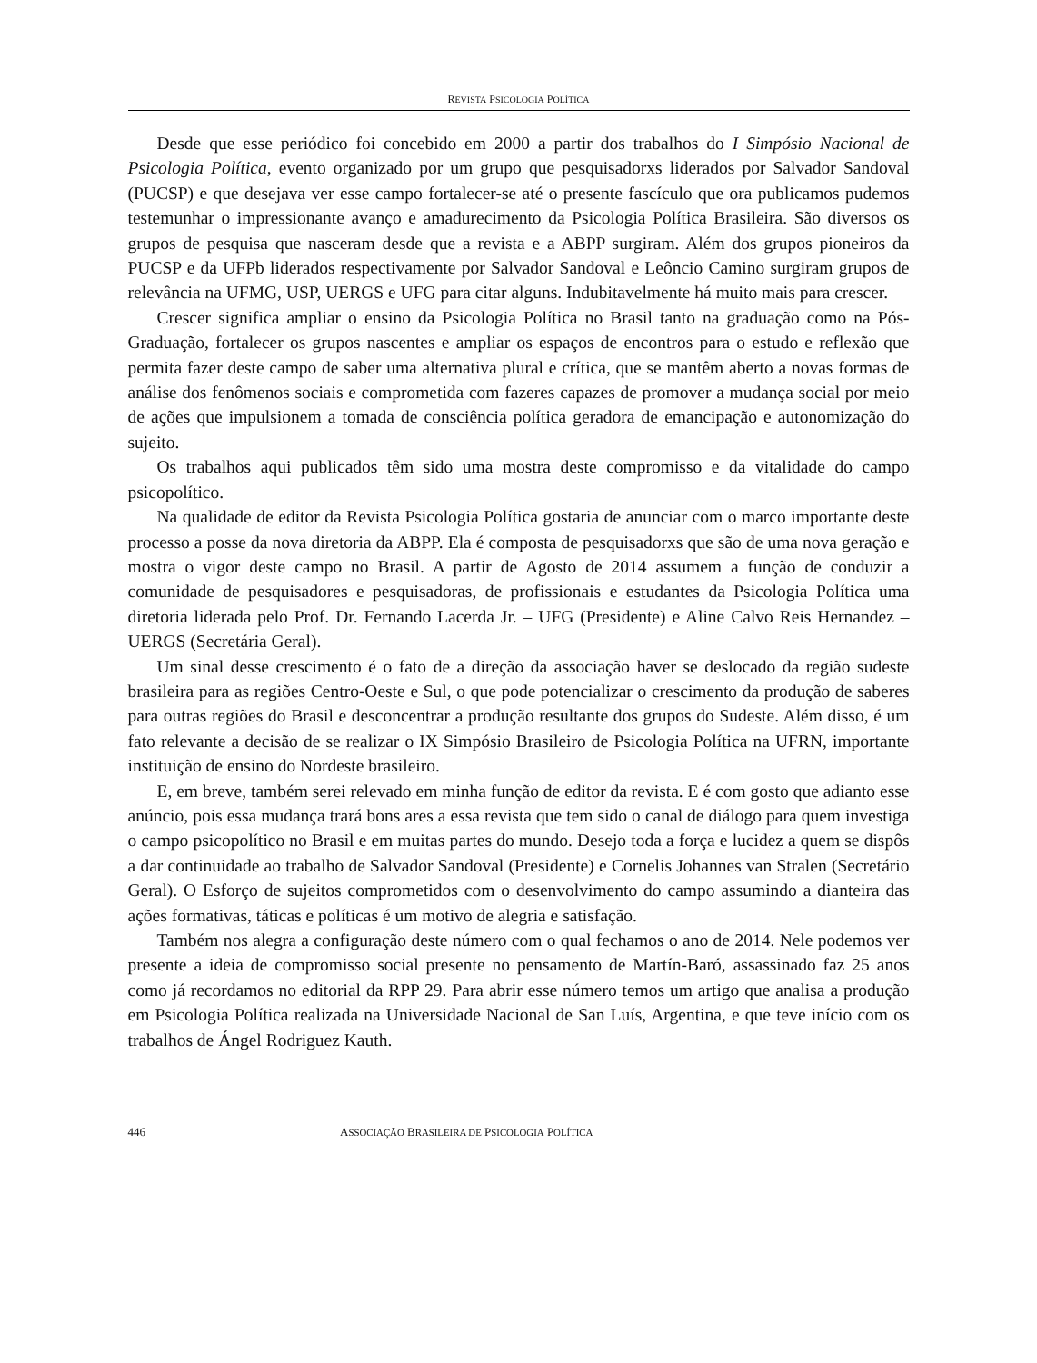REVISTA PSICOLOGIA POLÍTICA
Desde que esse periódico foi concebido em 2000 a partir dos trabalhos do I Simpósio Nacional de Psicologia Política, evento organizado por um grupo que pesquisadorxs liderados por Salvador Sandoval (PUCSP) e que desejava ver esse campo fortalecer-se até o presente fascículo que ora publicamos pudemos testemunhar o impressionante avanço e amadurecimento da Psicologia Política Brasileira. São diversos os grupos de pesquisa que nasceram desde que a revista e a ABPP surgiram. Além dos grupos pioneiros da PUCSP e da UFPb liderados respectivamente por Salvador Sandoval e Leôncio Camino surgiram grupos de relevância na UFMG, USP, UERGS e UFG para citar alguns. Indubitavelmente há muito mais para crescer.
Crescer significa ampliar o ensino da Psicologia Política no Brasil tanto na graduação como na Pós-Graduação, fortalecer os grupos nascentes e ampliar os espaços de encontros para o estudo e reflexão que permita fazer deste campo de saber uma alternativa plural e crítica, que se mantêm aberto a novas formas de análise dos fenômenos sociais e comprometida com fazeres capazes de promover a mudança social por meio de ações que impulsionem a tomada de consciência política geradora de emancipação e autonomização do sujeito.
Os trabalhos aqui publicados têm sido uma mostra deste compromisso e da vitalidade do campo psicopolítico.
Na qualidade de editor da Revista Psicologia Política gostaria de anunciar com o marco importante deste processo a posse da nova diretoria da ABPP. Ela é composta de pesquisadorxs que são de uma nova geração e mostra o vigor deste campo no Brasil. A partir de Agosto de 2014 assumem a função de conduzir a comunidade de pesquisadores e pesquisadoras, de profissionais e estudantes da Psicologia Política uma diretoria liderada pelo Prof. Dr. Fernando Lacerda Jr. – UFG (Presidente) e Aline Calvo Reis Hernandez – UERGS (Secretária Geral).
Um sinal desse crescimento é o fato de a direção da associação haver se deslocado da região sudeste brasileira para as regiões Centro-Oeste e Sul, o que pode potencializar o crescimento da produção de saberes para outras regiões do Brasil e desconcentrar a produção resultante dos grupos do Sudeste. Além disso, é um fato relevante a decisão de se realizar o IX Simpósio Brasileiro de Psicologia Política na UFRN, importante instituição de ensino do Nordeste brasileiro.
E, em breve, também serei relevado em minha função de editor da revista. E é com gosto que adianto esse anúncio, pois essa mudança trará bons ares a essa revista que tem sido o canal de diálogo para quem investiga o campo psicopolítico no Brasil e em muitas partes do mundo. Desejo toda a força e lucidez a quem se dispôs a dar continuidade ao trabalho de Salvador Sandoval (Presidente) e Cornelis Johannes van Stralen (Secretário Geral). O Esforço de sujeitos comprometidos com o desenvolvimento do campo assumindo a dianteira das ações formativas, táticas e políticas é um motivo de alegria e satisfação.
Também nos alegra a configuração deste número com o qual fechamos o ano de 2014. Nele podemos ver presente a ideia de compromisso social presente no pensamento de Martín-Baró, assassinado faz 25 anos como já recordamos no editorial da RPP 29. Para abrir esse número temos um artigo que analisa a produção em Psicologia Política realizada na Universidade Nacional de San Luís, Argentina, e que teve início com os trabalhos de Ángel Rodriguez Kauth.
446 ASSOCIAÇÃO BRASILEIRA DE PSICOLOGIA POLÍTICA